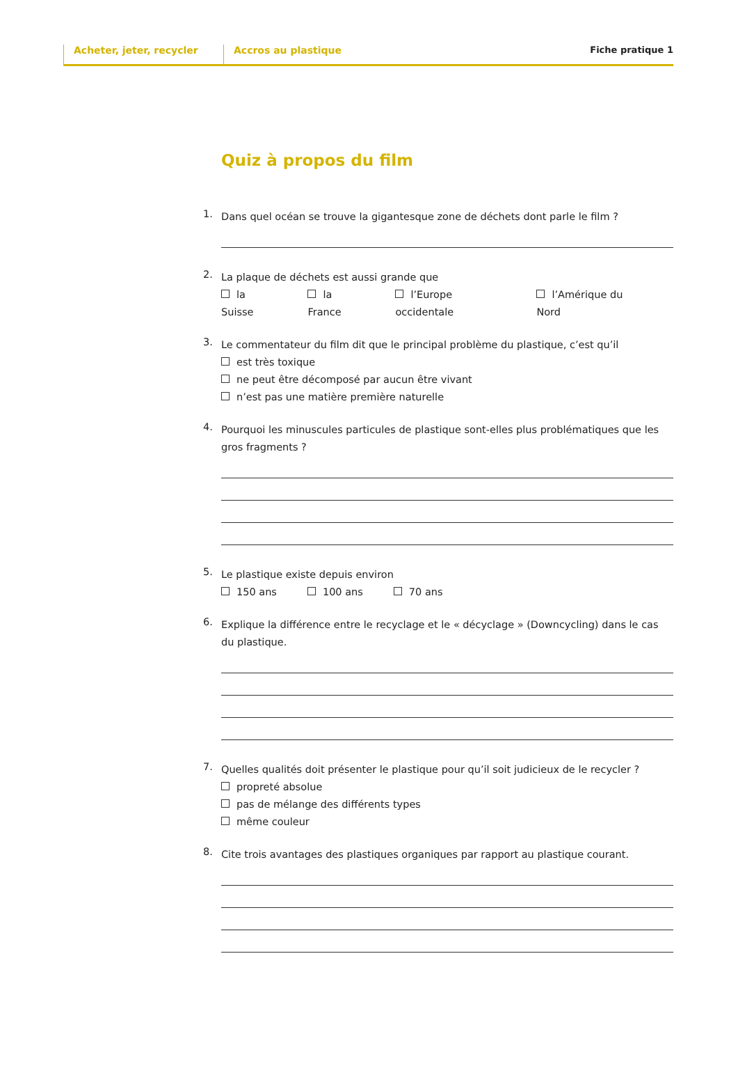Acheter, jeter, recycler Accros au plastique Fiche pratique 1
Quiz à propos du film
1.
Dans quel océan se trouve la gigantesque zone de déchets dont parle le film ?
2.
La plaque de déchets est aussi grande que
la Suisse la France l’Europe occidentale l’Amérique du Nord
3.
Le commentateur du film dit que le principal problème du plastique, c’est qu’il
est très toxique
ne peut être décomposé par aucun être vivant
n’est pas une matière première naturelle
4.
Pourquoi les minuscules particules de plastique sont-elles plus problématiques que les gros fragments ?
5.
Le plastique existe depuis environ
150 ans 100 ans 70 ans
6.
Explique la différence entre le recyclage et le « décyclage » (Downcycling) dans le cas du plastique.
7.
Quelles qualités doit présenter le plastique pour qu’il soit judicieux de le recycler ?
propreté absolue
pas de mélange des différents types
même couleur
8.
Cite trois avantages des plastiques organiques par rapport au plastique courant.